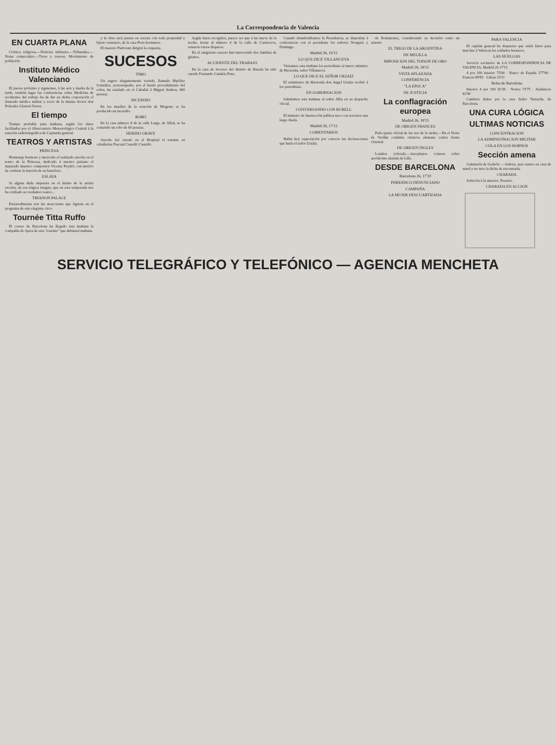La Correspondencia de Valencia
EN CUARTA PLANA
Crónica religiosa.—Noticias militares.—Tribunales.—Notas comerciales.—Toros y toreros. Movimiento de población.
Instituto Médico Valenciano
El jueves próximo y siguientes, á las seis y media de la tarde, tendrán lugar las conferencias sobre Medicina de accidentes del trabajo ha de dar en dicha corporación el ilustrado médico militar y socio de la misma doctor don Práxedes Llisterri Ferrer.
El tiempo
Tiempo probable para mañana, según los datos facilitados por el Observatorio Meteorológico Central á la estación radiotelegráfica de Capitanía general.
TEATROS Y ARTISTAS
PRINCESA
Homenaje hermoso y merecido el realizado anoche en el teatro de la Princesa, dedicado á nuestro paisano el inspirado maestro compositor Vicente Peydró, con motivo de celebrar la función de su beneficio.
ESLAVA
Si alguna duda imperara en el ánimo de la artista excelsa, de esa trágica insigne, que en esta temporada nos ha ocultado su verdadero teatro...
TRIANON PALACE
Extraordinarias son las atracciones que figuran en el programa de este elegante circo.
Tournée Titta Ruffo
El correo de Barcelona ha llegado esta mañana la compañía de ópera de esta "tournée" que debutará mañana.
y la obra será puesta en escena con toda propiedad y lujoso vestuario, de la casa Peris hermanos.
El maestro Padovani dirigirá la orquesta.
SUCESOS
TIMO
Un sugeto elegantemente vestido, llamado Hipólito González, portorriqueño, por el burdo procedimiento del sobre, ha estafado en el Cabañal á Miguel Andreu, 400 pesetas.
INCENDIO
En los muelles de la estación de Mogente se ha producido un incendio.
ROBO
En la casa número 8 de la calle Larga, de Albal, se ha cometido un robo de 60 pesetas.
HERIDO GRAVE
Anoche fué curado en el Hospital el tratante en caballerías Pascual Castelló Castelló.
Según datos recogidos, parece ser que á las nueve de la noche, frente al número 4 de la calle de Carniceros, sonaron varios disparos.
En el sangriento suceso han intervenido dos familias de gitanos.
ACCIDENTE DEL TRABAJO
En la casa de Socorro del distrito de Ruzafa ha sido curado Fernando Candela Pons.
Cuando abandonábamos la Presidencia, se disponían á conferenciar con el presidente los señores Nougués y Domingo.
Madrid 26, 16'15
LO QUE DICE VILLANUEVA
Visitamos esta mañana los periodistas al nuevo ministro de Hacienda, señor Villanueva.
LO QUE DICE EL SEÑOR URZAIZ
El exministro de Hacienda don Angel Urzáiz recibió á los periodistas.
EN GOBERNACION
Saludamos esta mañana al señor Alba en su despacho oficial.
CONVERSANDO CON BURELL
El ministro de Instrucción pública tuvo con nosotros una larga charla.
Madrid 26, 17'15
COMENTARIOS
Había hoy expectación por conocer las declaraciones que haría el señor Urzáiz.
de Romanones, considerando su decisión como un asiento.
EL TRIGO DE LA ARGENTINA
DE MELILLA
IMPOSICION DEL TOISON DE ORO
Madrid 26, 18'15
VISTA APLAZADA
CONFERENCIA
"LA EPOCA"
DE JUSTICIA
La conflagración europea
Madrid 26, 18'15
DE ORIGEN FRANCES
París (parte oficial de las tres de la tarde).—En el Norte de Verdún continúa ofensiva alemana contra frente Oriental.
DE ORIGEN INGLES
Londres (oficial).—Aeroplanos volaron sobre aeródromo alemán de Lille.
DESDE BARCELONA
Barcelona 26, 17'10
PERIODICO DENUNCIADO
CAMPAÑA
LA MUJER DESCUARTIZADA
PARA VALENCIA
El capitán general ha dispuesto que estén listos para marchar á Valencia los soldados horneros.
LAS HUELGAS
Servicio exclusivo de LA CORRESPONDENCIA DE VALENCIA. Madrid 26 17'15
4 por 100 interior 75'00 · Banco de España 277'00 · Francos 89'85 · Libras 25'11
Bolsa de Barcelona
Interior 4 por 100 82'30 · Nortes 73'75 · Andaluces 62'90
Cambios dados por la casa Isidro Tarruella, de Barcelona.
UNA CURA LÓGICA
ULTIMAS NOTICIAS
CONCENTRACION
LA ADMINISTRACION MILITAR
COLA EN LOS HORNOS
Sección amena
Galantería de Gedeón: —Señora, ayer estuve en casa de usted y no tuve la dicha de encontrarla.
CHARADA
Solución á la anterior: Rosario.
CHARADA EN ACCION
SERVICIO TELEGRÁFICO Y TELEFÓNICO — AGENCIA MENCHETA